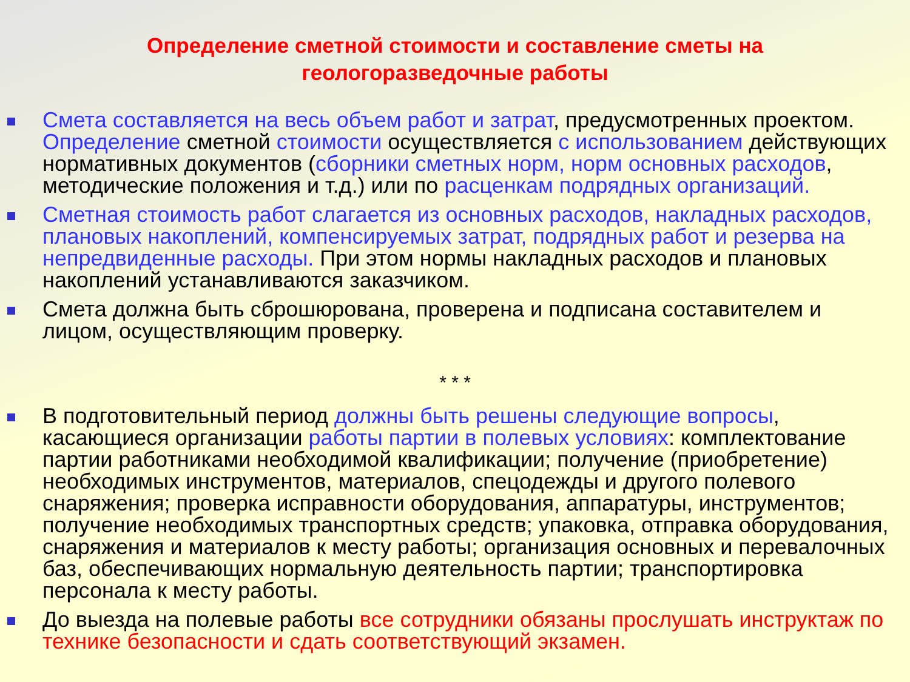Определение сметной стоимости и составление сметы на
геологоразведочные работы
Смета составляется на весь объем работ и затрат, предусмотренных проектом. Определение сметной стоимости осуществляется с использованием действующих нормативных документов (сборники сметных норм, норм основных расходов, методические положения и т.д.) или по расценкам подрядных организаций.
Сметная стоимость работ слагается из основных расходов, накладных расходов, плановых накоплений, компенсируемых затрат, подрядных работ и резерва на непредвиденные расходы. При этом нормы накладных расходов и плановых накоплений устанавливаются заказчиком.
Смета должна быть сброшюрована, проверена и подписана составителем и лицом, осуществляющим проверку.
* * *
В подготовительный период должны быть решены следующие вопросы, касающиеся организации работы партии в полевых условиях: комплектование партии работниками необходимой квалификации; получение (приобретение) необходимых инструментов, материалов, спецодежды и другого полевого снаряжения; проверка исправности оборудования, аппаратуры, инструментов; получение необходимых транспортных средств; упаковка, отправка оборудования, снаряжения и материалов к месту работы; организация основных и перевалочных баз, обеспечивающих нормальную деятельность партии; транспортировка персонала к месту работы.
До выезда на полевые работы все сотрудники обязаны прослушать инструктаж по технике безопасности и сдать соответствующий экзамен.